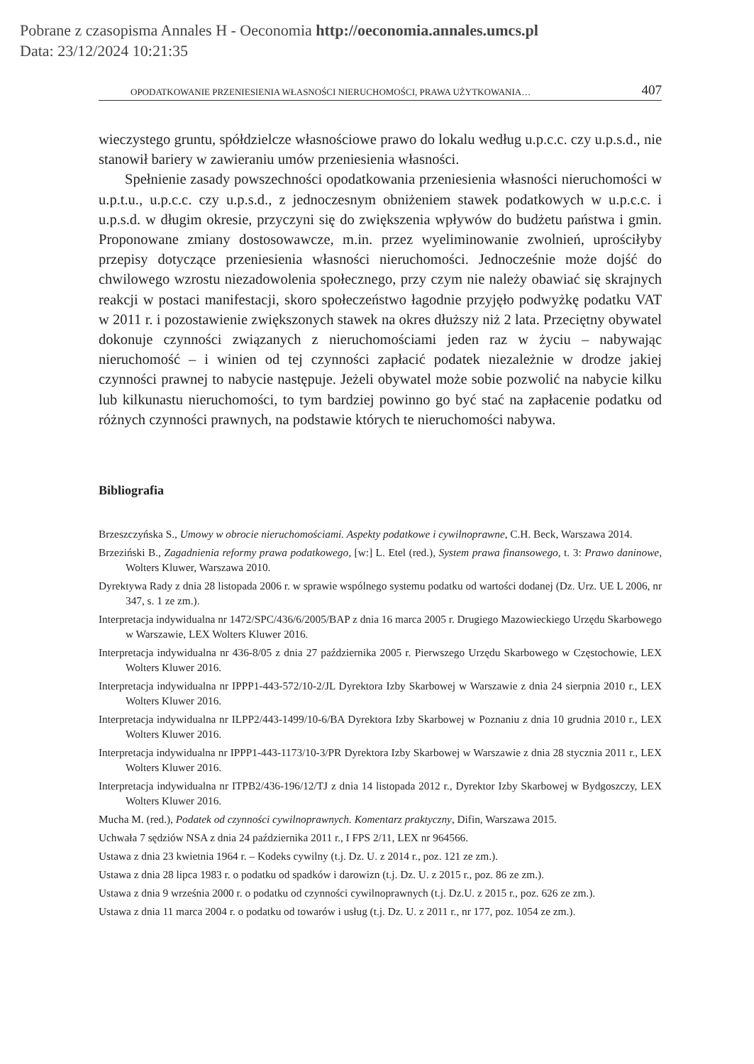Pobrane z czasopisma Annales H - Oeconomia http://oeconomia.annales.umcs.pl
Data: 23/12/2024 10:21:35
OPODATKOWANIE PRZENIESIENIA WŁASNOŚCI NIERUCHOMOŚCI, PRAWA UŻYTKOWANIA… 407
wieczystego gruntu, spółdzielcze własnościowe prawo do lokalu według u.p.c.c. czy u.p.s.d., nie stanowił bariery w zawieraniu umów przeniesienia własności.
Spełnienie zasady powszechności opodatkowania przeniesienia własności nieruchomości w u.p.t.u., u.p.c.c. czy u.p.s.d., z jednoczesnym obniżeniem stawek podatkowych w u.p.c.c. i u.p.s.d. w długim okresie, przyczyni się do zwiększenia wpływów do budżetu państwa i gmin. Proponowane zmiany dostosowawcze, m.in. przez wyeliminowanie zwolnień, uprościłyby przepisy dotyczące przeniesienia własności nieruchomości. Jednocześnie może dojść do chwilowego wzrostu niezadowolenia społecznego, przy czym nie należy obawiać się skrajnych reakcji w postaci manifestacji, skoro społeczeństwo łagodnie przyjęło podwyżkę podatku VAT w 2011 r. i pozostawienie zwiększonych stawek na okres dłuższy niż 2 lata. Przeciętny obywatel dokonuje czynności związanych z nieruchomościami jeden raz w życiu – nabywając nieruchomość – i winien od tej czynności zapłacić podatek niezależnie w drodze jakiej czynności prawnej to nabycie następuje. Jeżeli obywatel może sobie pozwolić na nabycie kilku lub kilkunastu nieruchomości, to tym bardziej powinno go być stać na zapłacenie podatku od różnych czynności prawnych, na podstawie których te nieruchomości nabywa.
Bibliografia
Brzeszczyńska S., Umowy w obrocie nieruchomościami. Aspekty podatkowe i cywilnoprawne, C.H. Beck, Warszawa 2014.
Brzeziński B., Zagadnienia reformy prawa podatkowego, [w:] L. Etel (red.), System prawa finansowego, t. 3: Prawo daninowe, Wolters Kluwer, Warszawa 2010.
Dyrektywa Rady z dnia 28 listopada 2006 r. w sprawie wspólnego systemu podatku od wartości dodanej (Dz. Urz. UE L 2006, nr 347, s. 1 ze zm.).
Interpretacja indywidualna nr 1472/SPC/436/6/2005/BAP z dnia 16 marca 2005 r. Drugiego Mazowieckiego Urzędu Skarbowego w Warszawie, LEX Wolters Kluwer 2016.
Interpretacja indywidualna nr 436-8/05 z dnia 27 października 2005 r. Pierwszego Urzędu Skarbowego w Częstochowie, LEX Wolters Kluwer 2016.
Interpretacja indywidualna nr IPPP1-443-572/10-2/JL Dyrektora Izby Skarbowej w Warszawie z dnia 24 sierpnia 2010 r., LEX Wolters Kluwer 2016.
Interpretacja indywidualna nr ILPP2/443-1499/10-6/BA Dyrektora Izby Skarbowej w Poznaniu z dnia 10 grudnia 2010 r., LEX Wolters Kluwer 2016.
Interpretacja indywidualna nr IPPP1-443-1173/10-3/PR Dyrektora Izby Skarbowej w Warszawie z dnia 28 stycznia 2011 r., LEX Wolters Kluwer 2016.
Interpretacja indywidualna nr ITPB2/436-196/12/TJ z dnia 14 listopada 2012 r., Dyrektor Izby Skarbowej w Bydgoszczy, LEX Wolters Kluwer 2016.
Mucha M. (red.), Podatek od czynności cywilnoprawnych. Komentarz praktyczny, Difin, Warszawa 2015.
Uchwała 7 sędziów NSA z dnia 24 października 2011 r., I FPS 2/11, LEX nr 964566.
Ustawa z dnia 23 kwietnia 1964 r. – Kodeks cywilny (t.j. Dz. U. z 2014 r., poz. 121 ze zm.).
Ustawa z dnia 28 lipca 1983 r. o podatku od spadków i darowizn (t.j. Dz. U. z 2015 r., poz. 86 ze zm.).
Ustawa z dnia 9 września 2000 r. o podatku od czynności cywilnoprawnych (t.j. Dz.U. z 2015 r., poz. 626 ze zm.).
Ustawa z dnia 11 marca 2004 r. o podatku od towarów i usług (t.j. Dz. U. z 2011 r., nr 177, poz. 1054 ze zm.).